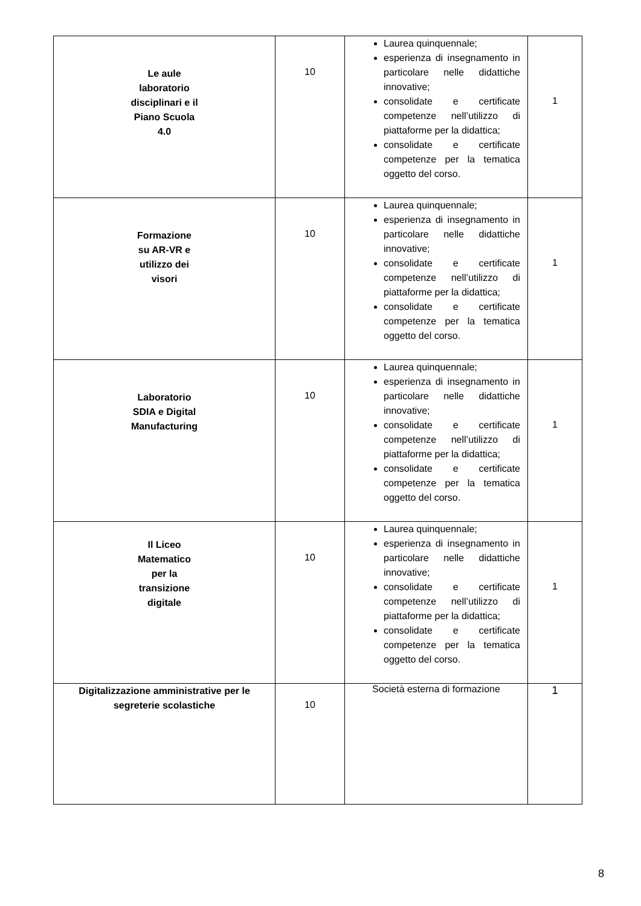| Le aule laboratorio disciplinari e il Piano Scuola 4.0 | 10 | Laurea quinquennale; esperienza di insegnamento in particolare nelle didattiche innovative; consolidate e certificate competenze nell’utilizzo di piattaforme per la didattica; consolidate e certificate competenze per la tematica oggetto del corso. | 1 |
| Formazione su AR-VR e utilizzo dei visori | 10 | Laurea quinquennale; esperienza di insegnamento in particolare nelle didattiche innovative; consolidate e certificate competenze nell’utilizzo di piattaforme per la didattica; consolidate e certificate competenze per la tematica oggetto del corso. | 1 |
| Laboratorio SDIA e Digital Manufacturing | 10 | Laurea quinquennale; esperienza di insegnamento in particolare nelle didattiche innovative; consolidate e certificate competenze nell’utilizzo di piattaforme per la didattica; consolidate e certificate competenze per la tematica oggetto del corso. | 1 |
| Il Liceo Matematico per la transizione digitale | 10 | Laurea quinquennale; esperienza di insegnamento in particolare nelle didattiche innovative; consolidate e certificate competenze nell’utilizzo di piattaforme per la didattica; consolidate e certificate competenze per la tematica oggetto del corso. | 1 |
| Digitalizzazione amministrative per le segreterie scolastiche | 10 | Società esterna di formazione | 1 |
8